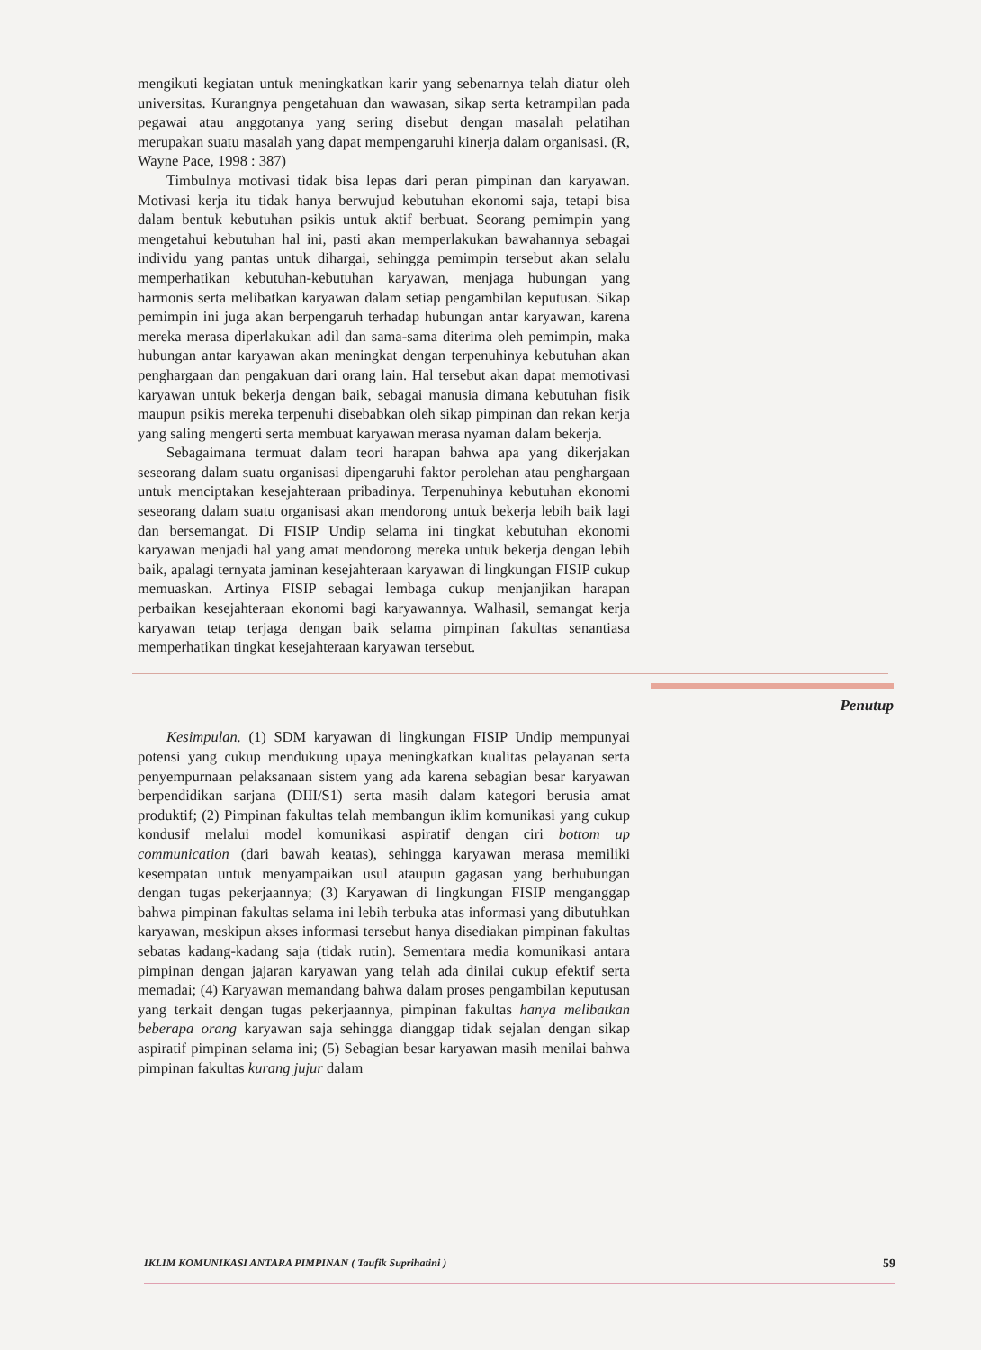mengikuti kegiatan untuk meningkatkan karir yang sebenarnya telah diatur oleh universitas. Kurangnya pengetahuan dan wawasan, sikap serta ketrampilan pada pegawai atau anggotanya yang sering disebut dengan masalah pelatihan merupakan suatu masalah yang dapat mempengaruhi kinerja dalam organisasi. (R, Wayne Pace, 1998 : 387)
Timbulnya motivasi tidak bisa lepas dari peran pimpinan dan karyawan. Motivasi kerja itu tidak hanya berwujud kebutuhan ekonomi saja, tetapi bisa dalam bentuk kebutuhan psikis untuk aktif berbuat. Seorang pemimpin yang mengetahui kebutuhan hal ini, pasti akan memperlakukan bawahannya sebagai individu yang pantas untuk dihargai, sehingga pemimpin tersebut akan selalu memperhatikan kebutuhan-kebutuhan karyawan, menjaga hubungan yang harmonis serta melibatkan karyawan dalam setiap pengambilan keputusan. Sikap pemimpin ini juga akan berpengaruh terhadap hubungan antar karyawan, karena mereka merasa diperlakukan adil dan sama-sama diterima oleh pemimpin, maka hubungan antar karyawan akan meningkat dengan terpenuhinya kebutuhan akan penghargaan dan pengakuan dari orang lain. Hal tersebut akan dapat memotivasi karyawan untuk bekerja dengan baik, sebagai manusia dimana kebutuhan fisik maupun psikis mereka terpenuhi disebabkan oleh sikap pimpinan dan rekan kerja yang saling mengerti serta membuat karyawan merasa nyaman dalam bekerja.
Sebagaimana termuat dalam teori harapan bahwa apa yang dikerjakan seseorang dalam suatu organisasi dipengaruhi faktor perolehan atau penghargaan untuk menciptakan kesejahteraan pribadinya. Terpenuhinya kebutuhan ekonomi seseorang dalam suatu organisasi akan mendorong untuk bekerja lebih baik lagi dan bersemangat. Di FISIP Undip selama ini tingkat kebutuhan ekonomi karyawan menjadi hal yang amat mendorong mereka untuk bekerja dengan lebih baik, apalagi ternyata jaminan kesejahteraan karyawan di lingkungan FISIP cukup memuaskan. Artinya FISIP sebagai lembaga cukup menjanjikan harapan perbaikan kesejahteraan ekonomi bagi karyawannya. Walhasil, semangat kerja karyawan tetap terjaga dengan baik selama pimpinan fakultas senantiasa memperhatikan tingkat kesejahteraan karyawan tersebut.
Penutup
Kesimpulan. (1) SDM karyawan di lingkungan FISIP Undip mempunyai potensi yang cukup mendukung upaya meningkatkan kualitas pelayanan serta penyempurnaan pelaksanaan sistem yang ada karena sebagian besar karyawan berpendidikan sarjana (DIII/S1) serta masih dalam kategori berusia amat produktif; (2) Pimpinan fakultas telah membangun iklim komunikasi yang cukup kondusif melalui model komunikasi aspiratif dengan ciri bottom up communication (dari bawah keatas), sehingga karyawan merasa memiliki kesempatan untuk menyampaikan usul ataupun gagasan yang berhubungan dengan tugas pekerjaannya; (3) Karyawan di lingkungan FISIP menganggap bahwa pimpinan fakultas selama ini lebih terbuka atas informasi yang dibutuhkan karyawan, meskipun akses informasi tersebut hanya disediakan pimpinan fakultas sebatas kadang-kadang saja (tidak rutin). Sementara media komunikasi antara pimpinan dengan jajaran karyawan yang telah ada dinilai cukup efektif serta memadai; (4) Karyawan memandang bahwa dalam proses pengambilan keputusan yang terkait dengan tugas pekerjaannya, pimpinan fakultas hanya melibatkan beberapa orang karyawan saja sehingga dianggap tidak sejalan dengan sikap aspiratif pimpinan selama ini; (5) Sebagian besar karyawan masih menilai bahwa pimpinan fakultas kurang jujur dalam
IKLIM KOMUNIKASI ANTARA PIMPINAN ( Taufik Suprihatini ) 59